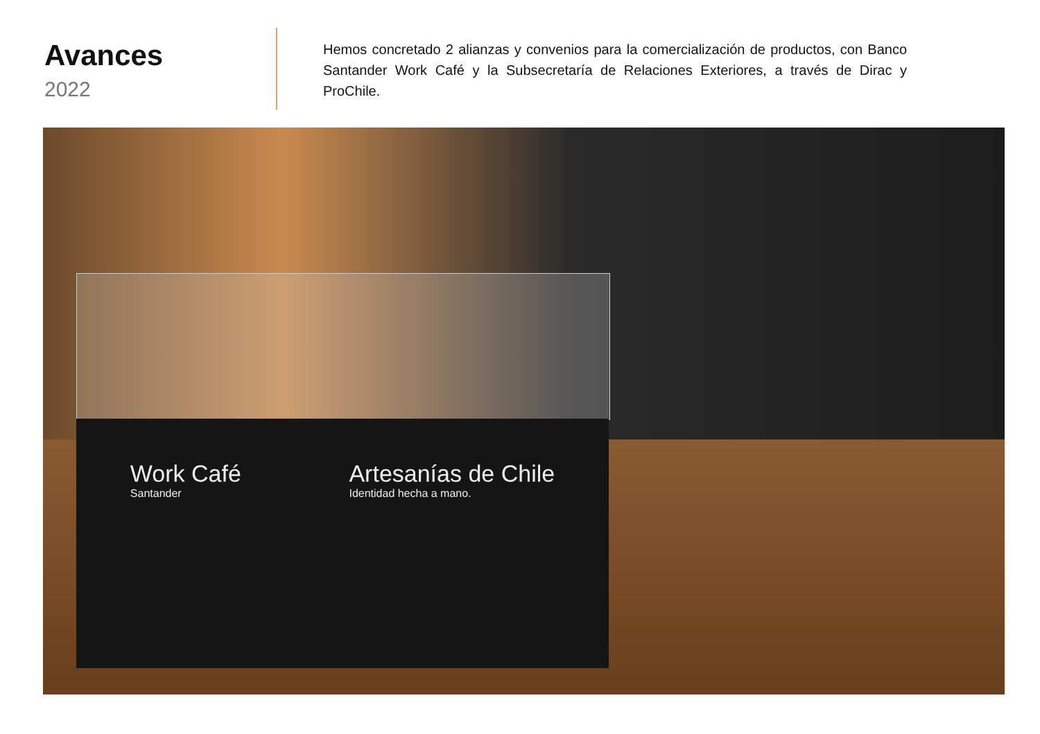Avances
2022
Hemos concretado 2 alianzas y convenios para la comercialización de productos, con Banco Santander Work Café y la Subsecretaría de Relaciones Exteriores, a través de Dirac y ProChile.
Work Café
Santander
Artesanías de Chile
Identidad hecha a mano.